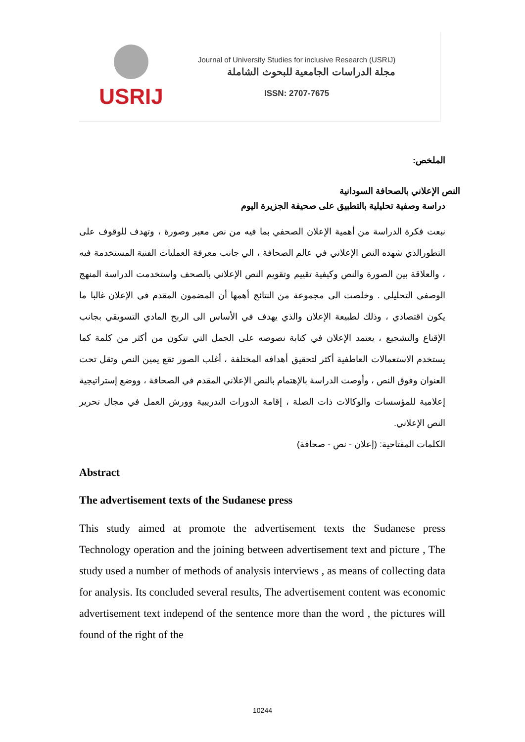USRIJ
Journal of University Studies for inclusive Research (USRIJ)
مجلة الدراسات الجامعية للبحوث الشاملة
ISSN: 2707-7675
الملخص:
النص الإعلاني بالصحافة السودانية
دراسة وصفية تحليلية بالتطبيق على صحيفة الجزيرة اليوم
نبعت فكرة الدراسة من أهمية الإعلان الصحفي بما فيه من نص معبر وصورة ، وتهدف للوقوف على التطورالذي شهده النص الإعلاني في عالم الصحافة ، الي جانب معرفة العمليات الفنية المستخدمة فيه ، والعلاقة بين الصورة والنص وكيفية تقييم وتقويم النص الإعلاني بالصحف واستخدمت الدراسة المنهج الوصفي التحليلي . وخلصت الى مجموعة من النتائج أهمها أن المضمون المقدم في الإعلان غالبا ما يكون اقتصادي ، وذلك لطبيعة الإعلان والذي يهدف في الأساس الى الربح المادي التسويقي بجانب الإقناع والتشجيع ، يعتمد الإعلان في كتابة نصوصه على الجمل التي تتكون من أكثر من كلمة كما يستخدم الاستعمالات العاطفية أكثر لتحقيق أهدافه المختلفة ، أغلب الصور تقع يمين النص وتقل تحت العنوان وفوق النص ، وأوصت الدراسة بالإهتمام بالنص الإعلاني المقدم في الصحافة ، ووضع إستراتيجية إعلامية للمؤسسات والوكالات ذات الصلة ، إقامة الدورات التدريبية وورش العمل في مجال تحرير النص الإعلاني.
الكلمات المفتاحية: (إعلان - نص - صحافة)
Abstract
The advertisement texts of the Sudanese press
This study aimed at promote the advertisement texts the Sudanese press Technology operation and the joining between advertisement text and picture , The study used a number of methods of analysis interviews , as means of collecting data for analysis. Its concluded several results, The advertisement content was economic advertisement text independ of the sentence more than the word , the pictures will found of the right of the
10244